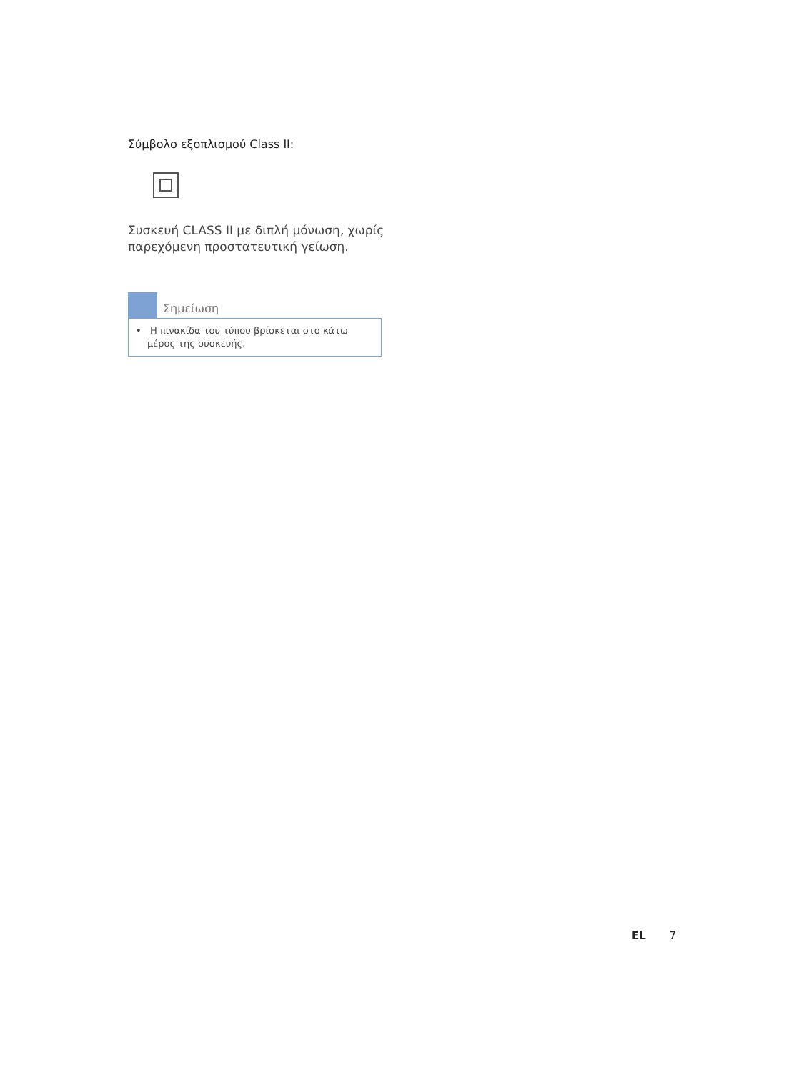Σύμβολο εξοπλισμού Class II:
Συσκευή CLASS II με διπλή μόνωση, χωρίς παρεχόμενη προστατευτική γείωση.
Σημείωση
• Η πινακίδα του τύπου βρίσκεται στο κάτω μέρος της συσκευής.
EL 7